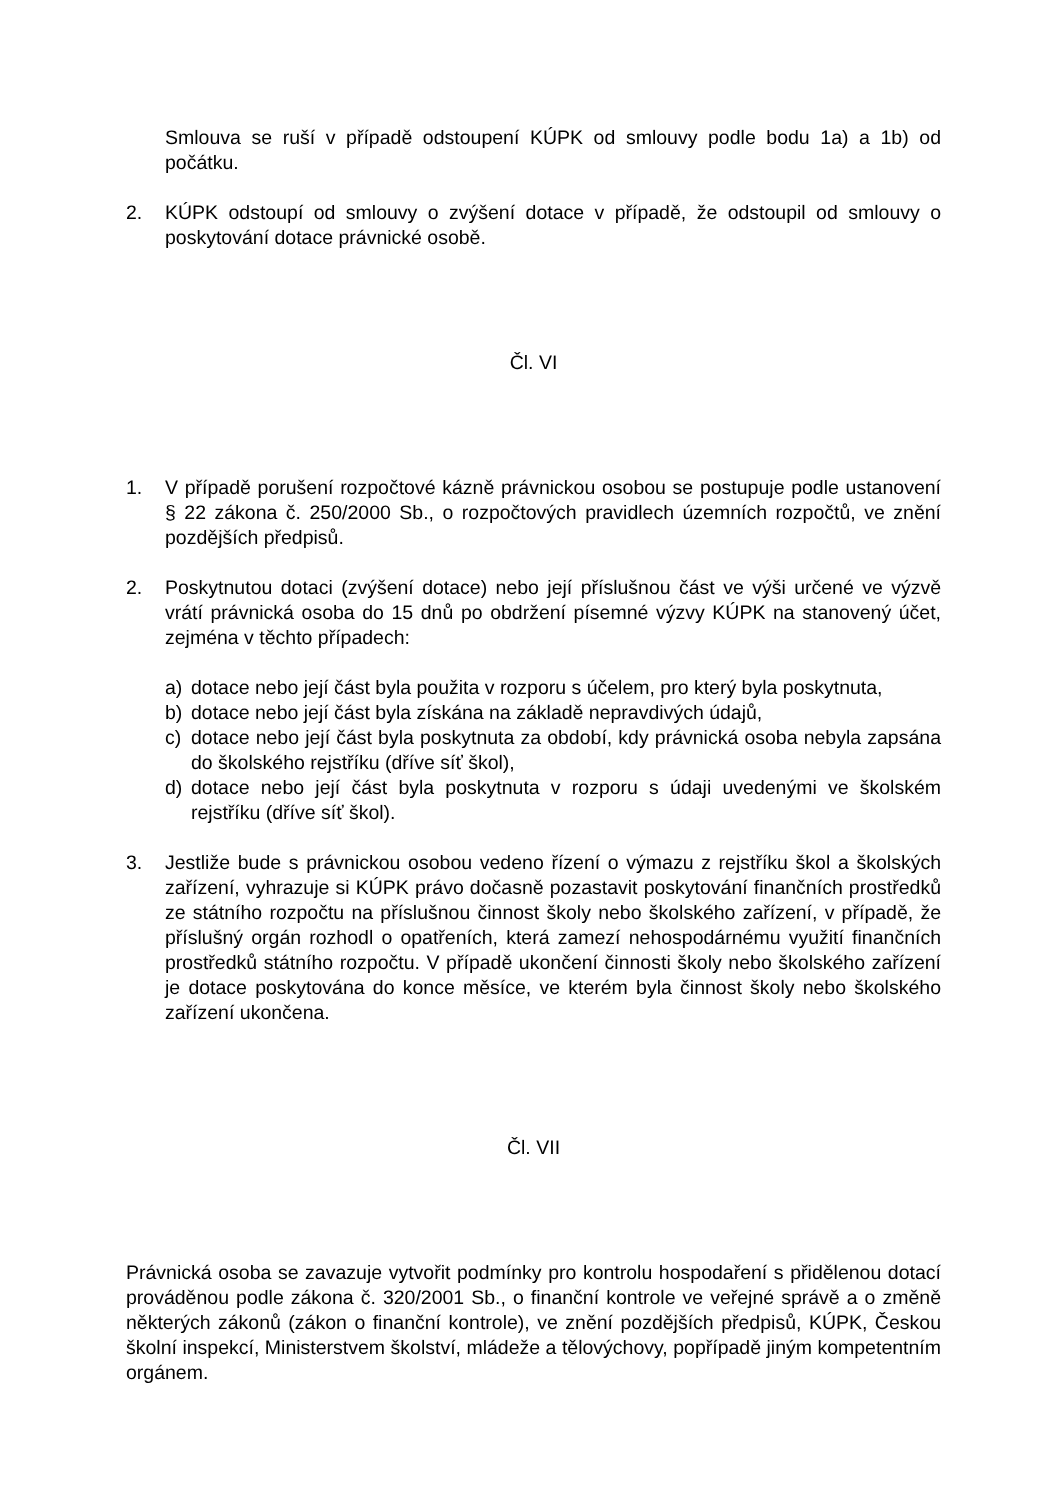Smlouva se ruší v případě odstoupení KÚPK od smlouvy podle bodu 1a) a 1b) od počátku.
2. KÚPK odstoupí od smlouvy o zvýšení dotace v případě, že odstoupil od smlouvy o poskytování dotace právnické osobě.
Čl. VI
1. V případě porušení rozpočtové kázně právnickou osobou se postupuje podle ustanovení § 22 zákona č. 250/2000 Sb., o rozpočtových pravidlech územních rozpočtů, ve znění pozdějších předpisů.
2. Poskytnutou dotaci (zvýšení dotace) nebo její příslušnou část ve výši určené ve výzvě vrátí právnická osoba do 15 dnů po obdržení písemné výzvy KÚPK na stanovený účet, zejména v těchto případech:
a) dotace nebo její část byla použita v rozporu s účelem, pro který byla poskytnuta,
b) dotace nebo její část byla získána na základě nepravdivých údajů,
c) dotace nebo její část byla poskytnuta za období, kdy právnická osoba nebyla zapsána do školského rejstříku (dříve síť škol),
d) dotace nebo její část byla poskytnuta v rozporu s údaji uvedenými ve školském rejstříku (dříve síť škol).
3. Jestliže bude s právnickou osobou vedeno řízení o výmazu z rejstříku škol a školských zařízení, vyhrazuje si KÚPK právo dočasně pozastavit poskytování finančních prostředků ze státního rozpočtu na příslušnou činnost školy nebo školského zařízení, v případě, že příslušný orgán rozhodl o opatřeních, která zamezí nehospodárnému využití finančních prostředků státního rozpočtu. V případě ukončení činnosti školy nebo školského zařízení je dotace poskytována do konce měsíce, ve kterém byla činnost školy nebo školského zařízení ukončena.
Čl. VII
Právnická osoba se zavazuje vytvořit podmínky pro kontrolu hospodaření s přidělenou dotací prováděnou podle zákona č. 320/2001 Sb., o finanční kontrole ve veřejné správě a o změně některých zákonů (zákon o finanční kontrole), ve znění pozdějších předpisů, KÚPK, Českou školní inspekcí, Ministerstvem školství, mládeže a tělovýchovy, popřípadě jiným kompetentním orgánem.